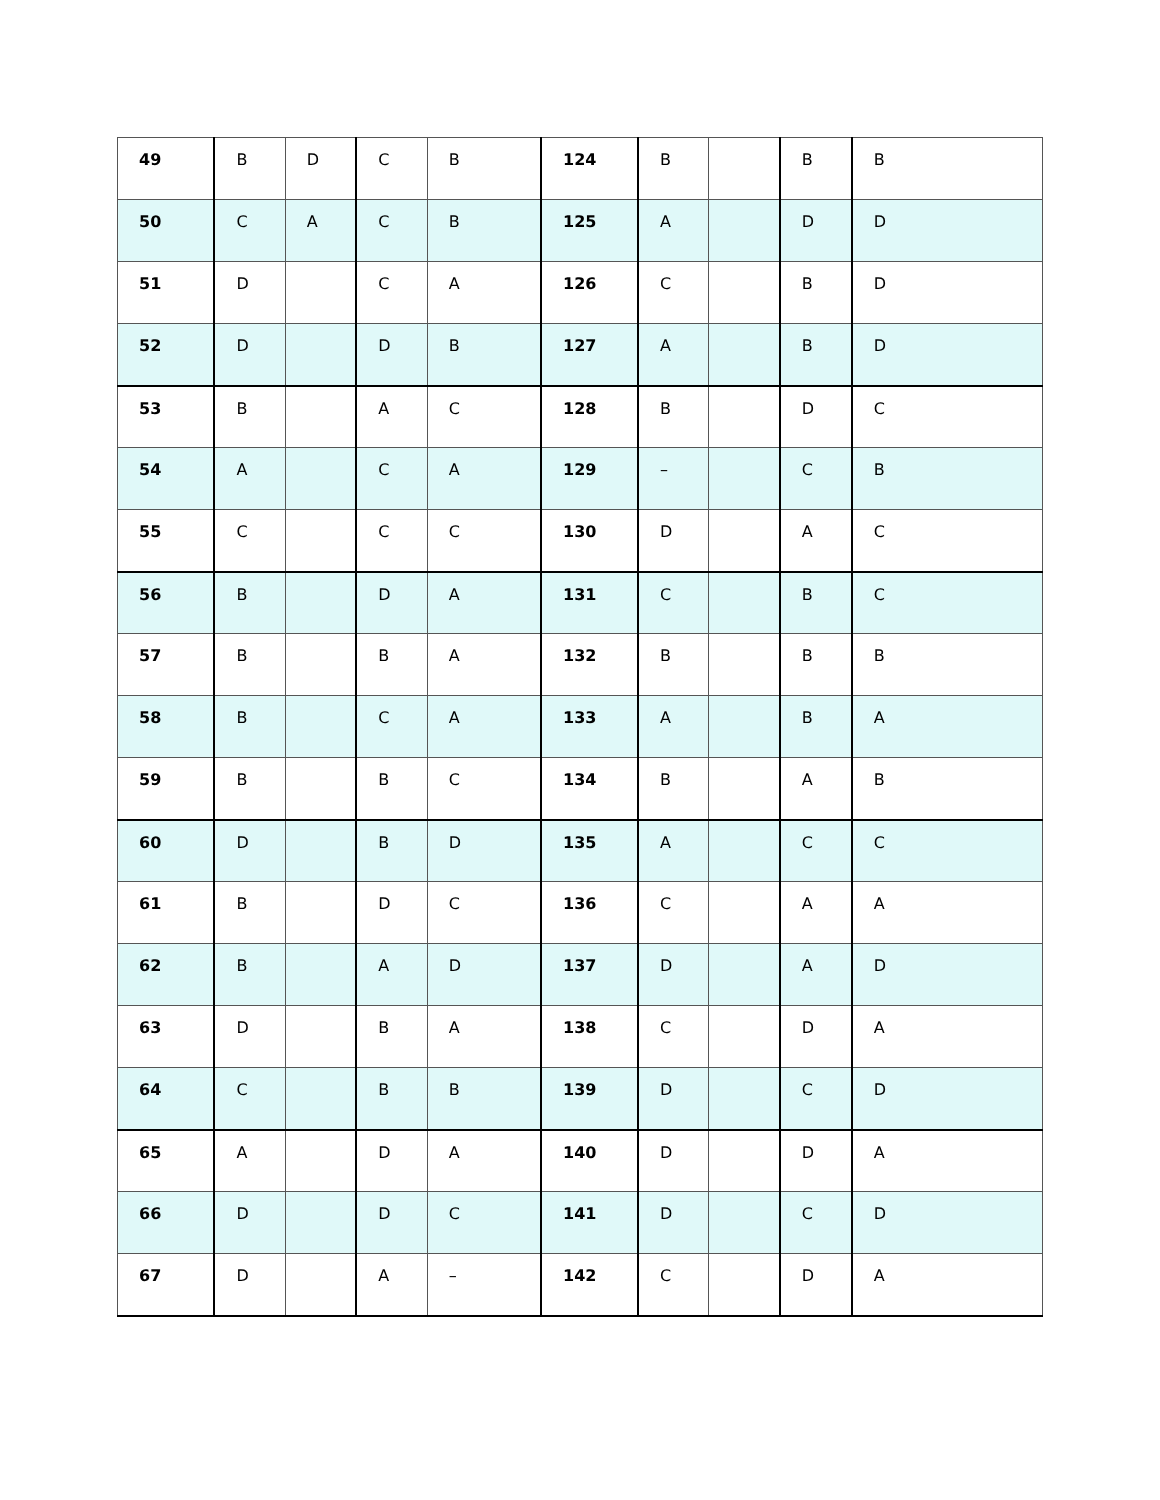| 49 | B | D | C | B | 124 | B | | B | B |
| 50 | C | A | C | B | 125 | A | | D | D |
| 51 | D | | C | A | 126 | C | | B | D |
| 52 | D | | D | B | 127 | A | | B | D |
| 53 | B | | A | C | 128 | B | | D | C |
| 54 | A | | C | A | 129 | – | | C | B |
| 55 | C | | C | C | 130 | D | | A | C |
| 56 | B | | D | A | 131 | C | | B | C |
| 57 | B | | B | A | 132 | B | | B | B |
| 58 | B | | C | A | 133 | A | | B | A |
| 59 | B | | B | C | 134 | B | | A | B |
| 60 | D | | B | D | 135 | A | | C | C |
| 61 | B | | D | C | 136 | C | | A | A |
| 62 | B | | A | D | 137 | D | | A | D |
| 63 | D | | B | A | 138 | C | | D | A |
| 64 | C | | B | B | 139 | D | | C | D |
| 65 | A | | D | A | 140 | D | | D | A |
| 66 | D | | D | C | 141 | D | | C | D |
| 67 | D | | A | – | 142 | C | | D | A |